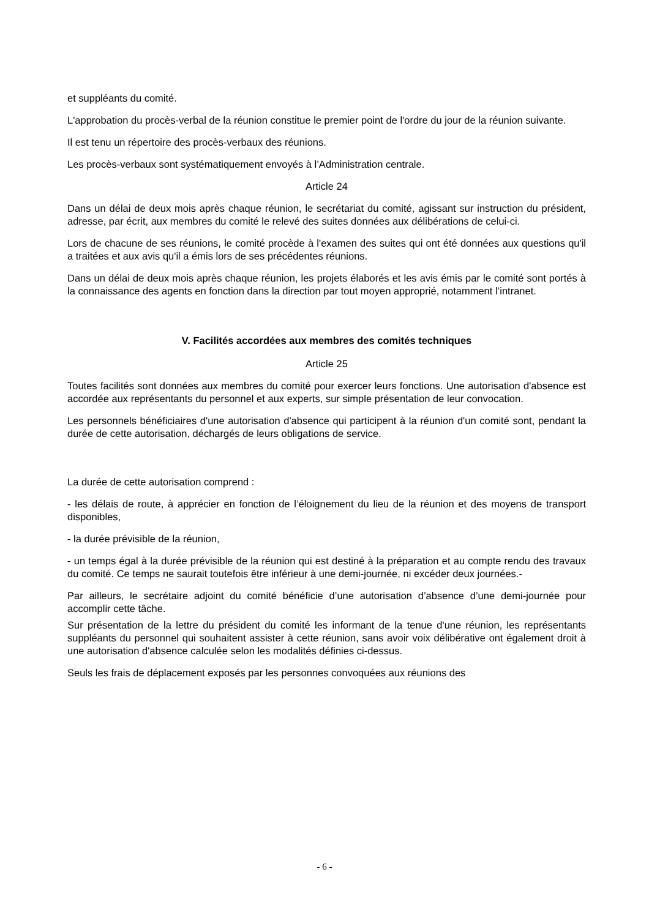et suppléants du comité.
L'approbation du procès-verbal de la réunion constitue le premier point de l'ordre du jour de la réunion suivante.
Il est tenu un répertoire des procès-verbaux des réunions.
Les procès-verbaux sont systématiquement envoyés à l’Administration centrale.
Article 24
Dans un délai de deux mois après chaque réunion, le secrétariat du comité, agissant sur instruction du président, adresse, par écrit, aux membres du comité le relevé des suites données aux délibérations de celui-ci.
Lors de chacune de ses réunions, le comité procède à l'examen des suites qui ont été données aux questions qu'il a traitées et aux avis qu'il a émis lors de ses précédentes réunions.
Dans un délai de deux mois après chaque réunion, les projets élaborés et les avis émis par le comité sont portés à la connaissance des agents en fonction dans la direction par tout moyen approprié, notamment l’intranet.
V. Facilités accordées aux membres des comités techniques
Article 25
Toutes facilités sont données aux membres du comité pour exercer leurs fonctions. Une autorisation d'absence est accordée aux représentants du personnel et aux experts, sur simple présentation de leur convocation.
Les personnels bénéficiaires d'une autorisation d'absence qui participent à la réunion d'un comité sont, pendant la durée de cette autorisation, déchargés de leurs obligations de service.
La durée de cette autorisation comprend :
- les délais de route, à apprécier en fonction de l’éloignement du lieu de la réunion et des moyens de transport disponibles,
- la durée prévisible de la réunion,
- un temps égal à la durée prévisible de la réunion qui est destiné à la préparation et au compte rendu des travaux du comité. Ce temps ne saurait toutefois être inférieur à une demi-journée, ni excéder deux journées.-
Par ailleurs, le secrétaire adjoint du comité bénéficie d’une autorisation d’absence d’une demi-journée pour accomplir cette tâche.
Sur présentation de la lettre du président du comité les informant de la tenue d'une réunion, les représentants suppléants du personnel qui souhaitent assister à cette réunion, sans avoir voix délibérative ont également droit à une autorisation d'absence calculée selon les modalités définies ci-dessus.
Seuls les frais de déplacement exposés par les personnes convoquées aux réunions des
- 6 -